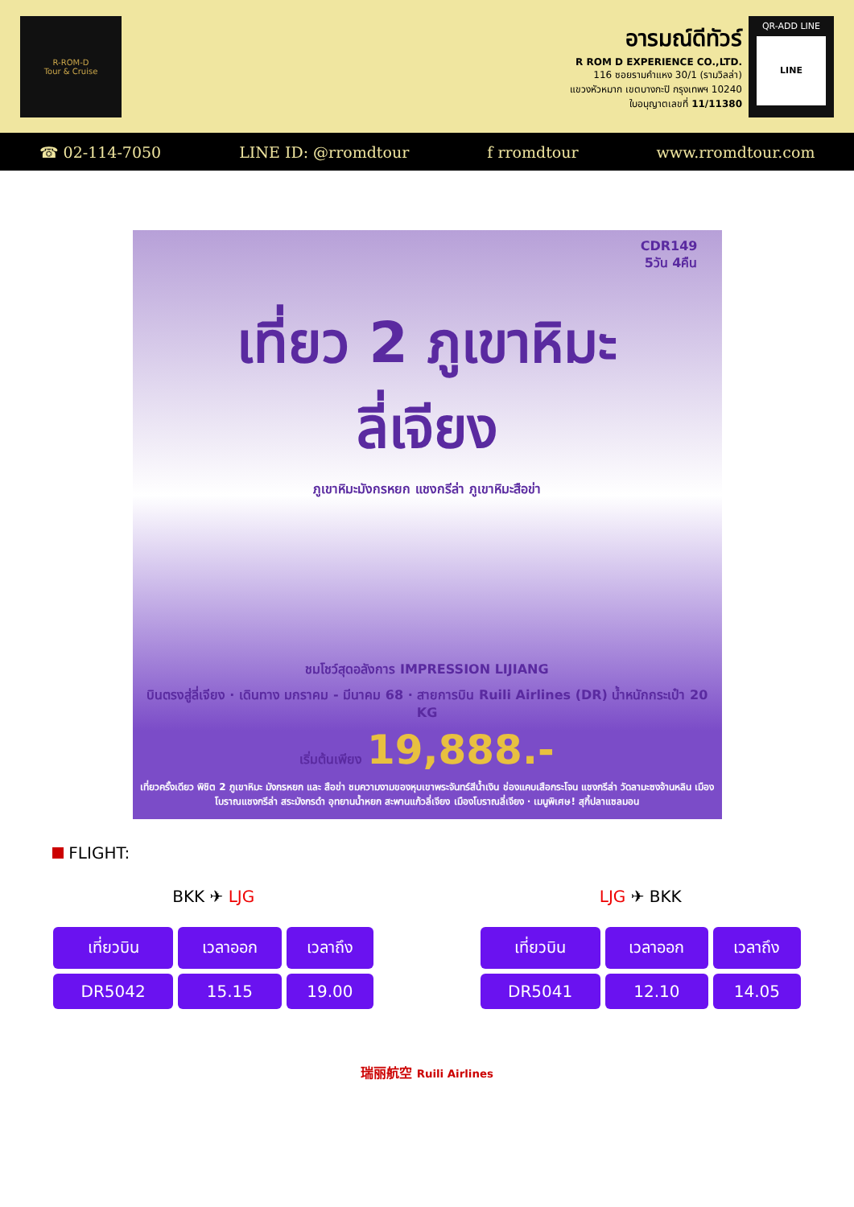R-ROM-D
Tour & Cruise
อารมณ์ดีทัวร์
R ROM D EXPERIENCE CO.,LTD.
116 ซอยรามคำแหง 30/1 (รามวิลล่า)
แขวงหัวหมาก เขตบางกะปิ กรุงเทพฯ 10240
ใบอนุญาตเลขที่ 11/11380
QR-ADD LINE
LINE
☎ 02-114-7050 LINE ID: @rromdtour f rromdtour www.rromdtour.com
CDR149
5วัน 4คืน
เที่ยว 2 ภูเขาหิมะ
ลี่เจียง
ภูเขาหิมะมังกรหยก แชงกรีล่า ภูเขาหิมะสือข่า
ชมโชว์สุดอลังการ IMPRESSION LIJIANG
บินตรงสู่ลี่เจียง · เดินทาง มกราคม - มีนาคม 68 · สายการบิน Ruili Airlines (DR) น้ำหนักกระเป๋า 20 KG
เริ่มต้นเพียง 19,888.-
เที่ยวครั้งเดียว พิชิต 2 ภูเขาหิมะ มังกรหยก และ สือข่า ชมความงามของหุบเขาพระจันทร์สีน้ำเงิน ช่องแคบเสือกระโจน แชงกรีล่า วัดลามะซงจ้านหลิน เมืองโบราณแชงกรีล่า สระมังกรดำ อุทยานน้ำหยก สะพานแก้วลี่เจียง เมืองโบราณลี่เจียง · เมนูพิเศษ! สุกี้ปลาแซลมอน
FLIGHT:
BKK ✈ LJG
| เที่ยวบิน | เวลาออก | เวลาถึง |
| --- | --- | --- |
| DR5042 | 15.15 | 19.00 |
LJG ✈ BKK
| เที่ยวบิน | เวลาออก | เวลาถึง |
| --- | --- | --- |
| DR5041 | 12.10 | 14.05 |
瑞丽航空 Ruili Airlines